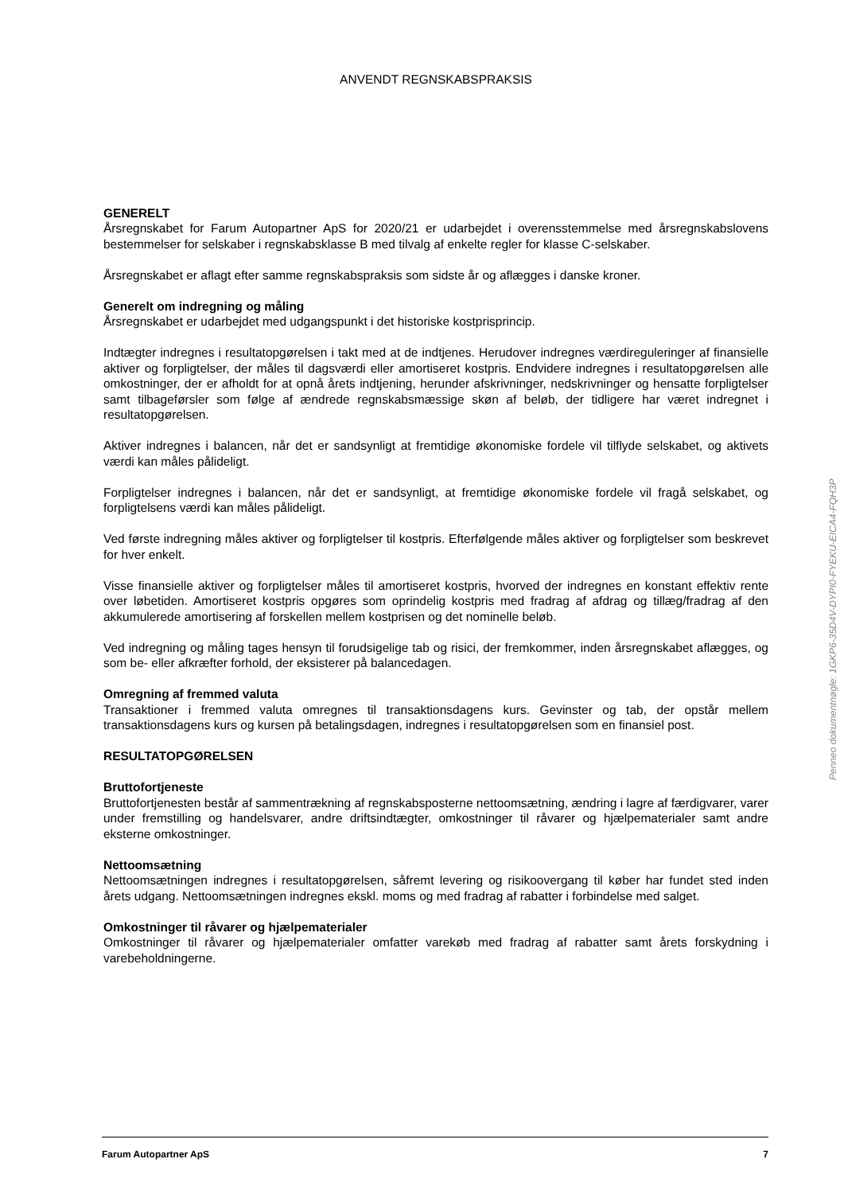ANVENDT REGNSKABSPRAKSIS
GENERELT
Årsregnskabet for Farum Autopartner ApS for 2020/21 er udarbejdet i overensstemmelse med årsregnskabslovens bestemmelser for selskaber i regnskabsklasse B med tilvalg af enkelte regler for klasse C-selskaber.
Årsregnskabet er aflagt efter samme regnskabspraksis som sidste år og aflægges i danske kroner.
Generelt om indregning og måling
Årsregnskabet er udarbejdet med udgangspunkt i det historiske kostprisprincip.
Indtægter indregnes i resultatopgørelsen i takt med at de indtjenes. Herudover indregnes værdireguleringer af finansielle aktiver og forpligtelser, der måles til dagsværdi eller amortiseret kostpris. Endvidere indregnes i resultatopgørelsen alle omkostninger, der er afholdt for at opnå årets indtjening, herunder afskrivninger, nedskrivninger og hensatte forpligtelser samt tilbageførsler som følge af ændrede regnskabsmæssige skøn af beløb, der tidligere har været indregnet i resultatopgørelsen.
Aktiver indregnes i balancen, når det er sandsynligt at fremtidige økonomiske fordele vil tilflyde selskabet, og aktivets værdi kan måles pålideligt.
Forpligtelser indregnes i balancen, når det er sandsynligt, at fremtidige økonomiske fordele vil fragå selskabet, og forpligtelsens værdi kan måles pålideligt.
Ved første indregning måles aktiver og forpligtelser til kostpris. Efterfølgende måles aktiver og forpligtelser som beskrevet for hver enkelt.
Visse finansielle aktiver og forpligtelser måles til amortiseret kostpris, hvorved der indregnes en konstant effektiv rente over løbetiden. Amortiseret kostpris opgøres som oprindelig kostpris med fradrag af afdrag og tillæg/fradrag af den akkumulerede amortisering af forskellen mellem kostprisen og det nominelle beløb.
Ved indregning og måling tages hensyn til forudsigelige tab og risici, der fremkommer, inden årsregnskabet aflægges, og som be- eller afkræfter forhold, der eksisterer på balancedagen.
Omregning af fremmed valuta
Transaktioner i fremmed valuta omregnes til transaktionsdagens kurs. Gevinster og tab, der opstår mellem transaktionsdagens kurs og kursen på betalingsdagen, indregnes i resultatopgørelsen som en finansiel post.
RESULTATOPGØRELSEN
Bruttofortjeneste
Bruttofortjenesten består af sammentrækning af regnskabsposterne nettoomsætning, ændring i lagre af færdigvarer, varer under fremstilling og handelsvarer, andre driftsindtægter, omkostninger til råvarer og hjælpematerialer samt andre eksterne omkostninger.
Nettoomsætning
Nettoomsætningen indregnes i resultatopgørelsen, såfremt levering og risikoovergang til køber har fundet sted inden årets udgang. Nettoomsætningen indregnes ekskl. moms og med fradrag af rabatter i forbindelse med salget.
Omkostninger til råvarer og hjælpematerialer
Omkostninger til råvarer og hjælpematerialer omfatter varekøb med fradrag af rabatter samt årets forskydning i varebeholdningerne.
Penneo dokumentnøgle: 1GKP6-35D4V-DYPI0-FYEKU-EICA4-FQH3P
Farum Autopartner ApS 7